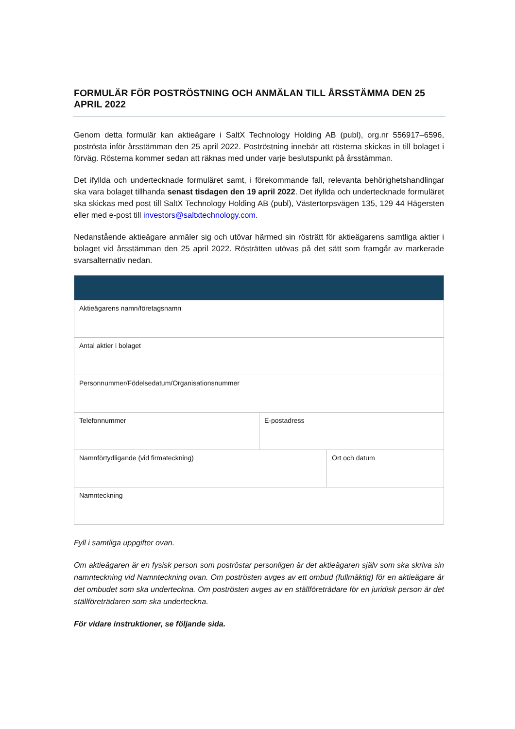FORMULÄR FÖR POSTRÖSTNING OCH ANMÄLAN TILL ÅRSSTÄMMA DEN 25 APRIL 2022
Genom detta formulär kan aktieägare i SaltX Technology Holding AB (publ), org.nr 556917–6596, poströsta inför årsstämman den 25 april 2022. Poströstning innebär att rösterna skickas in till bolaget i förväg. Rösterna kommer sedan att räknas med under varje beslutspunkt på årsstämman.
Det ifyllda och undertecknade formuläret samt, i förekommande fall, relevanta behörighetshandlingar ska vara bolaget tillhanda senast tisdagen den 19 april 2022. Det ifyllda och undertecknade formuläret ska skickas med post till SaltX Technology Holding AB (publ), Västertorpsvägen 135, 129 44 Hägersten eller med e-post till investors@saltxtechnology.com.
Nedanstående aktieägare anmäler sig och utövar härmed sin rösträtt för aktieägarens samtliga aktier i bolaget vid årsstämman den 25 april 2022. Rösträtten utövas på det sätt som framgår av markerade svarsalternativ nedan.
| Aktieägarens namn/företagsnamn | | |
| Antal aktier i bolaget | | |
| Personnummer/Födelsedatum/Organisationsnummer | | |
| Telefonnummer | E-postadress | |
| Namnförtydligande (vid firmateckning) | | Ort och datum |
| Namnteckning | | |
Fyll i samtliga uppgifter ovan.
Om aktieägaren är en fysisk person som poströstar personligen är det aktieägaren själv som ska skriva sin namnteckning vid Namnteckning ovan. Om poströsten avges av ett ombud (fullmäktig) för en aktieägare är det ombudet som ska underteckna. Om poströsten avges av en ställföreträdare för en juridisk person är det ställföreträdaren som ska underteckna.
För vidare instruktioner, se följande sida.